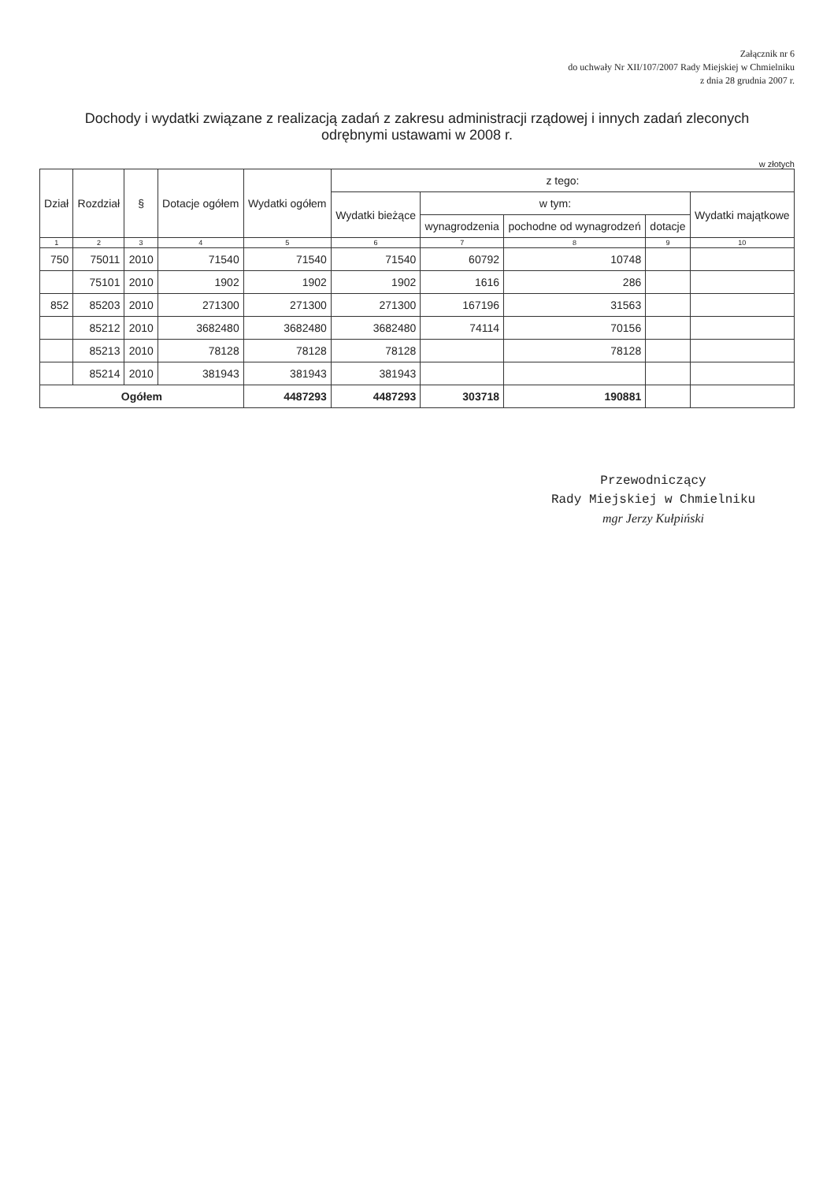Załącznik nr 6
do uchwały Nr XII/107/2007 Rady Miejskiej w Chmielniku
z dnia 28 grudnia 2007 r.
Dochody i wydatki związane z realizacją zadań z zakresu administracji rządowej i innych zadań zleconych odrębnymi ustawami w 2008 r.
w złotych
| Dział | Rozdział | § | Dotacje ogółem | Wydatki ogółem | z tego: | | | | |
| --- | --- | --- | --- | --- | --- | --- | --- | --- | --- |
| | | | | | Wydatki bieżące | w tym: | | | Wydatki majątkowe |
| | | | | | | wynagrodzenia | pochodne od wynagrodzeń | dotacje | |
| 1 | 2 | 3 | 4 | 5 | 6 | 7 | 8 | 9 | 10 |
| 750 | 75011 | 2010 | 71540 | 71540 | 71540 | 60792 | 10748 | | |
| | 75101 | 2010 | 1902 | 1902 | 1902 | 1616 | 286 | | |
| 852 | 85203 | 2010 | 271300 | 271300 | 271300 | 167196 | 31563 | | |
| | 85212 | 2010 | 3682480 | 3682480 | 3682480 | 74114 | 70156 | | |
| | 85213 | 2010 | 78128 | 78128 | 78128 | | 78128 | | |
| | 85214 | 2010 | 381943 | 381943 | 381943 | | | | |
| Ogółem | | | | 4487293 | 4487293 | 303718 | 190881 | | |
Przewodniczący
Rady Miejskiej w Chmielniku
mgr Jerzy Kułpiński